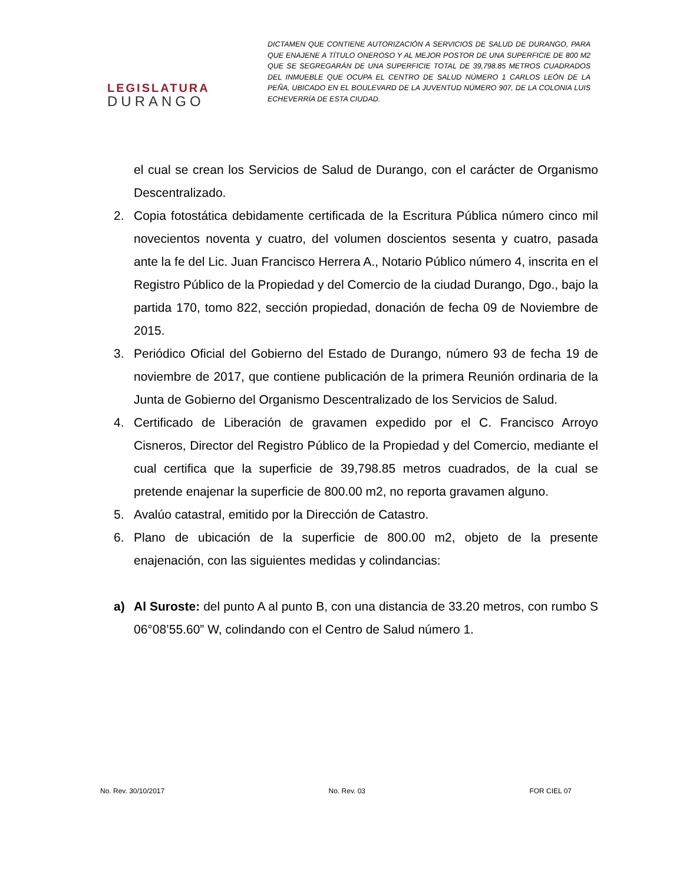LEGISLATURA
DURANGO
DICTAMEN QUE CONTIENE AUTORIZACIÓN A SERVICIOS DE SALUD DE DURANGO, PARA QUE ENAJENE A TÍTULO ONEROSO Y AL MEJOR POSTOR DE UNA SUPERFICIE DE 800 M2 QUE SE SEGREGARÁN DE UNA SUPERFICIE TOTAL DE 39,798.85 METROS CUADRADOS DEL INMUEBLE QUE OCUPA EL CENTRO DE SALUD NÚMERO 1 CARLOS LEÓN DE LA PEÑA, UBICADO EN EL BOULEVARD DE LA JUVENTUD NÚMERO 907, DE LA COLONIA LUIS ECHEVERRÍA DE ESTA CIUDAD.
el cual se crean los Servicios de Salud de Durango, con el carácter de Organismo Descentralizado.
2. Copia fotostática debidamente certificada de la Escritura Pública número cinco mil novecientos noventa y cuatro, del volumen doscientos sesenta y cuatro, pasada ante la fe del Lic. Juan Francisco Herrera A., Notario Público número 4, inscrita en el Registro Público de la Propiedad y del Comercio de la ciudad Durango, Dgo., bajo la partida 170, tomo 822, sección propiedad, donación de fecha 09 de Noviembre de 2015.
3. Periódico Oficial del Gobierno del Estado de Durango, número 93 de fecha 19 de noviembre de 2017, que contiene publicación de la primera Reunión ordinaria de la Junta de Gobierno del Organismo Descentralizado de los Servicios de Salud.
4. Certificado de Liberación de gravamen expedido por el C. Francisco Arroyo Cisneros, Director del Registro Público de la Propiedad y del Comercio, mediante el cual certifica que la superficie de 39,798.85 metros cuadrados, de la cual se pretende enajenar la superficie de 800.00 m2, no reporta gravamen alguno.
5. Avalúo catastral, emitido por la Dirección de Catastro.
6. Plano de ubicación de la superficie de 800.00 m2, objeto de la presente enajenación, con las siguientes medidas y colindancias:
a) Al Suroste: del punto A al punto B, con una distancia de 33.20 metros, con rumbo S 06°08’55.60” W, colindando con el Centro de Salud número 1.
No. Rev. 30/10/2017 No. Rev. 03 FOR CIEL 07